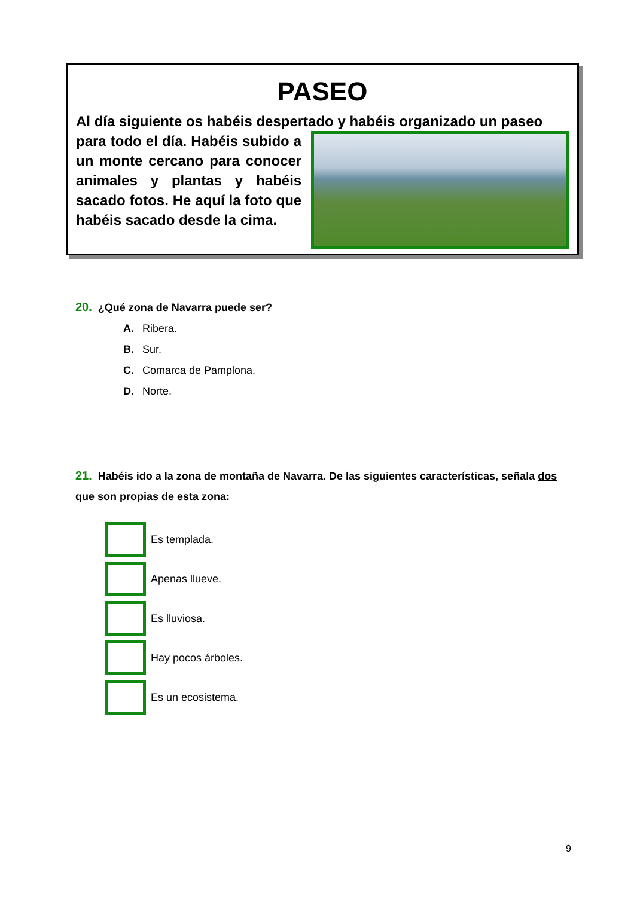PASEO
Al día siguiente os habéis despertado y habéis organizado un paseo
para todo el día. Habéis subido a un monte cercano para conocer animales y plantas y habéis sacado fotos. He aquí la foto que habéis sacado desde la cima.
20. ¿Qué zona de Navarra puede ser?
A. Ribera.
B. Sur.
C. Comarca de Pamplona.
D. Norte.
21. Habéis ido a la zona de montaña de Navarra. De las siguientes características, señala dos que son propias de esta zona:
Es templada.
Apenas llueve.
Es lluviosa.
Hay pocos árboles.
Es un ecosistema.
9